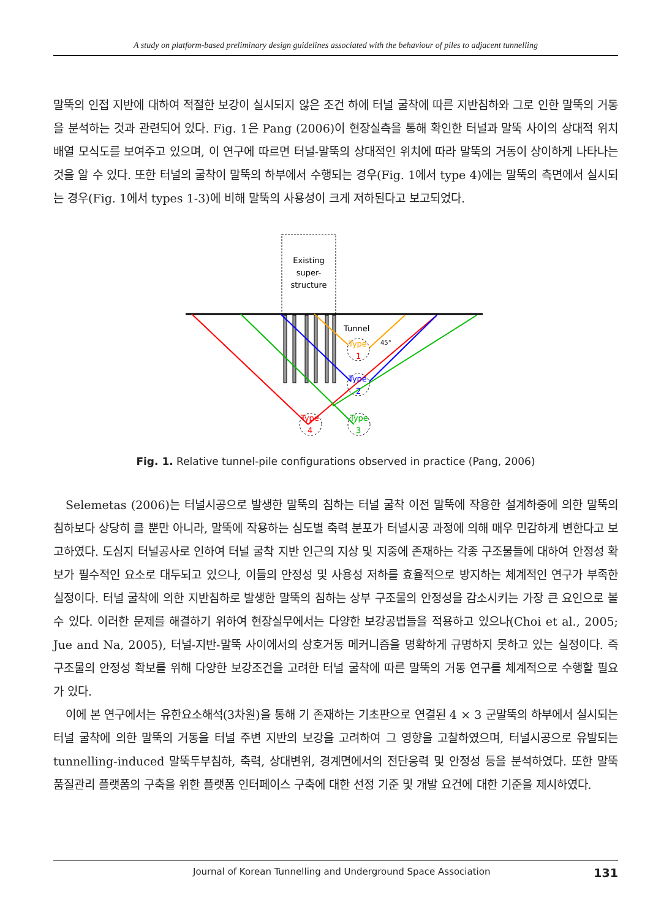A study on platform-based preliminary design guidelines associated with the behaviour of piles to adjacent tunnelling
말뚝의 인접 지반에 대하여 적절한 보강이 실시되지 않은 조건 하에 터널 굴착에 따른 지반침하와 그로 인한 말뚝의 거동을 분석하는 것과 관련되어 있다. Fig. 1은 Pang (2006)이 현장실측을 통해 확인한 터널과 말뚝 사이의 상대적 위치 배열 모식도를 보여주고 있으며, 이 연구에 따르면 터널-말뚝의 상대적인 위치에 따라 말뚝의 거동이 상이하게 나타나는 것을 알 수 있다. 또한 터널의 굴착이 말뚝의 하부에서 수행되는 경우(Fig. 1에서 type 4)에는 말뚝의 측면에서 실시되는 경우(Fig. 1에서 types 1-3)에 비해 말뚝의 사용성이 크게 저하된다고 보고되었다.
Existing
super-
structure
Tunnel
45°
Type
1
Type
2
Type
3
Type
4
Fig. 1. Relative tunnel-pile configurations observed in practice (Pang, 2006)
Selemetas (2006)는 터널시공으로 발생한 말뚝의 침하는 터널 굴착 이전 말뚝에 작용한 설계하중에 의한 말뚝의 침하보다 상당히 클 뿐만 아니라, 말뚝에 작용하는 심도별 축력 분포가 터널시공 과정에 의해 매우 민감하게 변한다고 보고하였다. 도심지 터널공사로 인하여 터널 굴착 지반 인근의 지상 및 지중에 존재하는 각종 구조물들에 대하여 안정성 확보가 필수적인 요소로 대두되고 있으나, 이들의 안정성 및 사용성 저하를 효율적으로 방지하는 체계적인 연구가 부족한 실정이다. 터널 굴착에 의한 지반침하로 발생한 말뚝의 침하는 상부 구조물의 안정성을 감소시키는 가장 큰 요인으로 볼 수 있다. 이러한 문제를 해결하기 위하여 현장실무에서는 다양한 보강공법들을 적용하고 있으나(Choi et al., 2005; Jue and Na, 2005), 터널-지반-말뚝 사이에서의 상호거동 메커니즘을 명확하게 규명하지 못하고 있는 실정이다. 즉 구조물의 안정성 확보를 위해 다양한 보강조건을 고려한 터널 굴착에 따른 말뚝의 거동 연구를 체계적으로 수행할 필요가 있다.
이에 본 연구에서는 유한요소해석(3차원)을 통해 기 존재하는 기초판으로 연결된 4 × 3 군말뚝의 하부에서 실시되는 터널 굴착에 의한 말뚝의 거동을 터널 주변 지반의 보강을 고려하여 그 영향을 고찰하였으며, 터널시공으로 유발되는 tunnelling-induced 말뚝두부침하, 축력, 상대변위, 경계면에서의 전단응력 및 안정성 등을 분석하였다. 또한 말뚝 품질관리 플랫폼의 구축을 위한 플랫폼 인터페이스 구축에 대한 선정 기준 및 개발 요건에 대한 기준을 제시하였다.
Journal of Korean Tunnelling and Underground Space Association 131